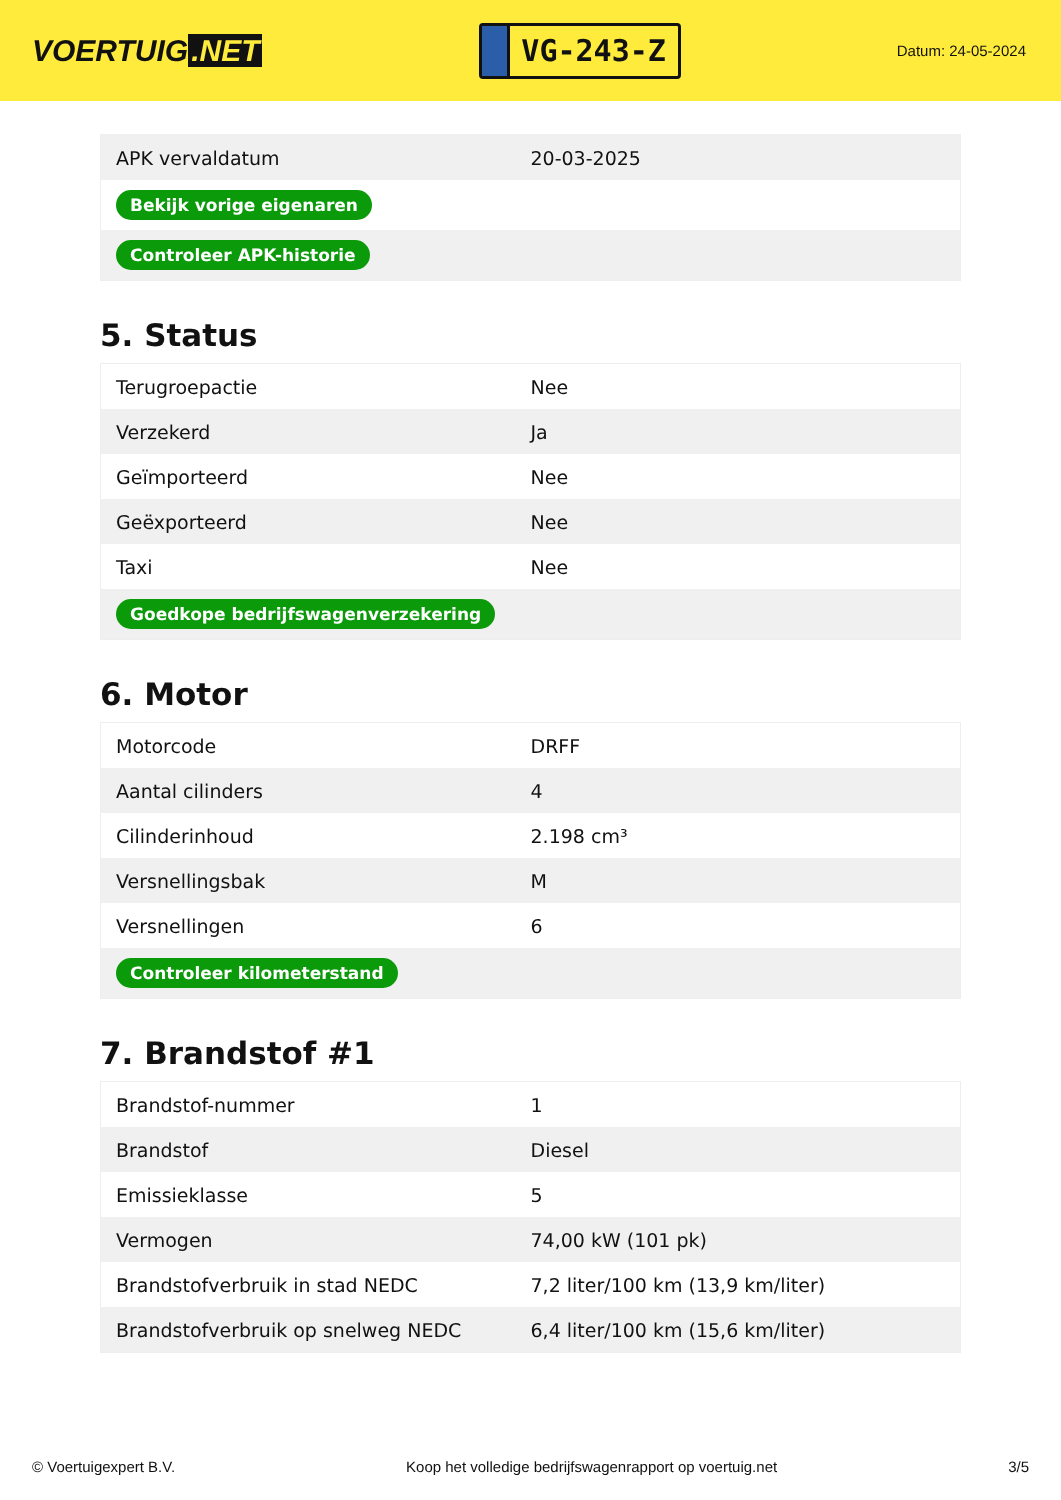VOERTUIG.NET
VG-243-Z
Datum: 24-05-2024
| APK vervaldatum | 20-03-2025 |
| Bekijk vorige eigenaren | |
| Controleer APK-historie | |
5. Status
| Terugroepactie | Nee |
| Verzekerd | Ja |
| Geïmporteerd | Nee |
| Geëxporteerd | Nee |
| Taxi | Nee |
| Goedkope bedrijfswagenverzekering | |
6. Motor
| Motorcode | DRFF |
| Aantal cilinders | 4 |
| Cilinderinhoud | 2.198 cm³ |
| Versnellingsbak | M |
| Versnellingen | 6 |
| Controleer kilometerstand | |
7. Brandstof #1
| Brandstof-nummer | 1 |
| Brandstof | Diesel |
| Emissieklasse | 5 |
| Vermogen | 74,00 kW (101 pk) |
| Brandstofverbruik in stad NEDC | 7,2 liter/100 km (13,9 km/liter) |
| Brandstofverbruik op snelweg NEDC | 6,4 liter/100 km (15,6 km/liter) |
© Voertuigexpert B.V. Koop het volledige bedrijfswagenrapport op voertuig.net 3/5